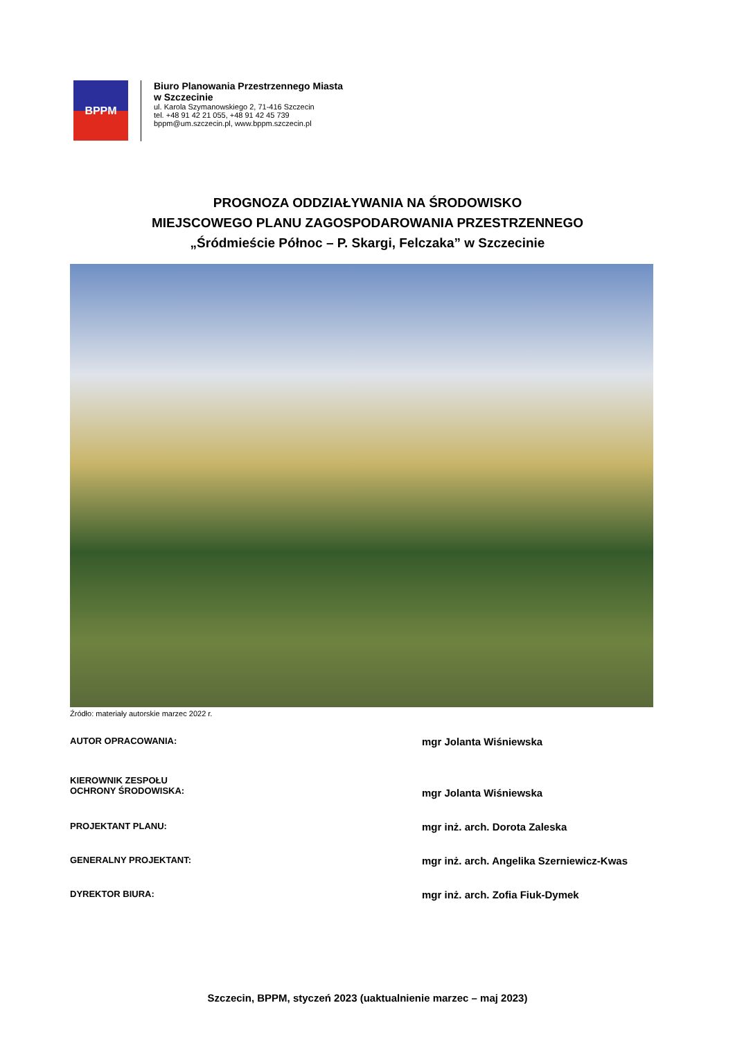BPPM
Biuro Planowania Przestrzennego Miasta
w Szczecinie
ul. Karola Szymanowskiego 2, 71-416 Szczecin
tel. +48 91 42 21 055, +48 91 42 45 739
bppm@um.szczecin.pl, www.bppm.szczecin.pl
PROGNOZA ODDZIAŁYWANIA NA ŚRODOWISKO
MIEJSCOWEGO PLANU ZAGOSPODAROWANIA PRZESTRZENNEGO
„Śródmieście Północ – P. Skargi, Felczaka” w Szczecinie
Źródło: materiały autorskie marzec 2022 r.
AUTOR OPRACOWANIA:
mgr Jolanta Wiśniewska
KIEROWNIK ZESPOŁU
OCHRONY ŚRODOWISKA:
mgr Jolanta Wiśniewska
PROJEKTANT PLANU:
mgr inż. arch. Dorota Zaleska
GENERALNY PROJEKTANT:
mgr inż. arch. Angelika Szerniewicz-Kwas
DYREKTOR BIURA:
mgr inż. arch. Zofia Fiuk-Dymek
Szczecin, BPPM, styczeń 2023 (uaktualnienie marzec – maj 2023)